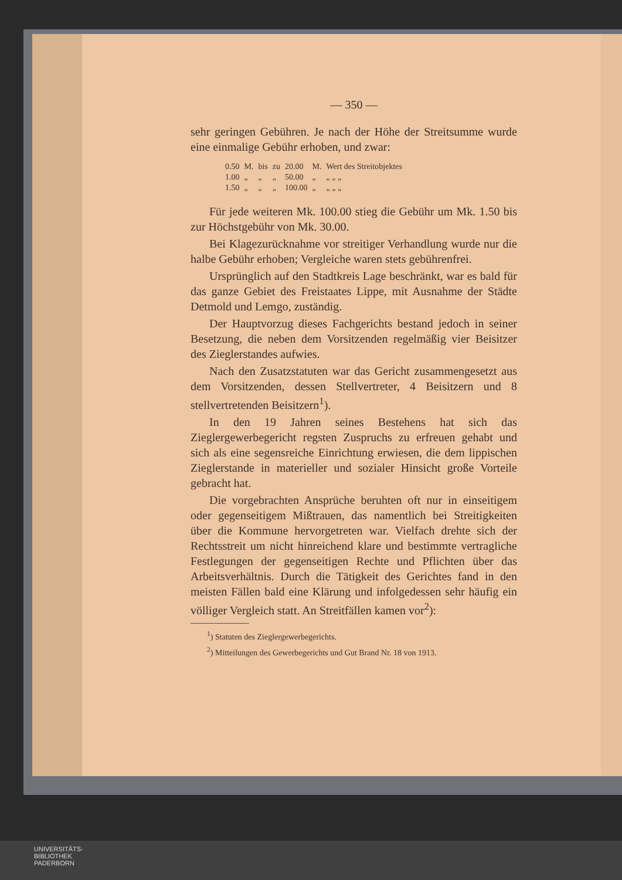— 350 —
sehr geringen Gebühren. Je nach der Höhe der Streitsumme wurde eine einmalige Gebühr erhoben, und zwar:
| 0.50 | M. | bis | zu | 20.00 | M. | Wert des Streitobjektes |
| 1.00 | „ | „ | „ | 50.00 | „ | „ „ „ |
| 1.50 | „ | „ | „ | 100.00 | „ | „ „ „ |
Für jede weiteren Mk. 100.00 stieg die Gebühr um Mk. 1.50 bis zur Höchstgebühr von Mk. 30.00.
Bei Klagezurücknahme vor streitiger Verhandlung wurde nur die halbe Gebühr erhoben; Vergleiche waren stets gebührenfrei.
Ursprünglich auf den Stadtkreis Lage beschränkt, war es bald für das ganze Gebiet des Freistaates Lippe, mit Ausnahme der Städte Detmold und Lemgo, zuständig.
Der Hauptvorzug dieses Fachgerichts bestand jedoch in seiner Besetzung, die neben dem Vorsitzenden regelmäßig vier Beisitzer des Zieglerstandes aufwies.
Nach den Zusatzstatuten war das Gericht zusammengesetzt aus dem Vorsitzenden, dessen Stellvertreter, 4 Beisitzern und 8 stellvertretenden Beisitzern<sup>1</sup>).
In den 19 Jahren seines Bestehens hat sich das Zieglergewerbegericht regsten Zuspruchs zu erfreuen gehabt und sich als eine segensreiche Einrichtung erwiesen, die dem lippischen Zieglerstande in materieller und sozialer Hinsicht große Vorteile gebracht hat.
Die vorgebrachten Ansprüche beruhten oft nur in einseitigem oder gegenseitigem Mißtrauen, das namentlich bei Streitigkeiten über die Kommune hervorgetreten war. Vielfach drehte sich der Rechtsstreit um nicht hinreichend klare und bestimmte vertragliche Festlegungen der gegenseitigen Rechte und Pflichten über das Arbeitsverhältnis. Durch die Tätigkeit des Gerichtes fand in den meisten Fällen bald eine Klärung und infolgedessen sehr häufig ein völliger Vergleich statt. An Streitfällen kamen vor<sup>2</sup>):
<sup>1</sup>) Statuten des Zieglergewerbegerichts.
<sup>2</sup>) Mitteilungen des Gewerbegerichts und Gut Brand Nr. 18 von 1913.
UNIVERSITÄTS-
BIBLIOTHEK
PADERBORN